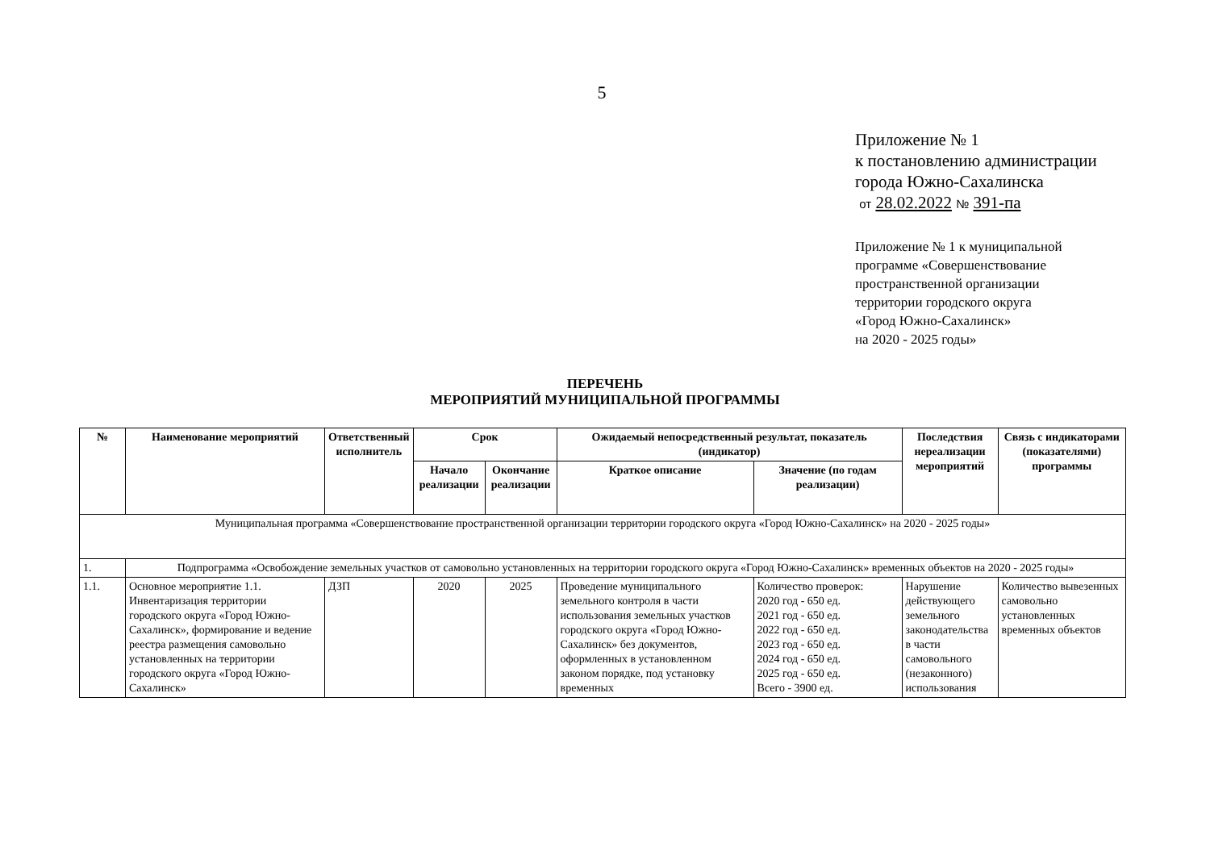5
Приложение № 1
к постановлению администрации
города Южно-Сахалинска
от 28.02.2022 № 391-па
Приложение № 1 к муниципальной
программе «Совершенствование
пространственной организации
территории городского округа
«Город Южно-Сахалинск»
на 2020 - 2025 годы»
ПЕРЕЧЕНЬ
МЕРОПРИЯТИЙ МУНИЦИПАЛЬНОЙ ПРОГРАММЫ
| № | Наименование мероприятий | Ответственный исполнитель | Срок | | Ожидаемый непосредственный результат, показатель (индикатор) | | Последствия нереализации мероприятий | Связь с индикаторами (показателями) программы |
| --- | --- | --- | --- | --- | --- | --- | --- | --- |
| | | | Начало реализации | Окончание реализации | Краткое описание | Значение (по годам реализации) | | |
| Муниципальная программа «Совершенствование пространственной организации территории городского округа «Город Южно-Сахалинск» на 2020 - 2025 годы» | | | | | | | | |
| 1. | Подпрограмма «Освобождение земельных участков от самовольно установленных на территории городского округа «Город Южно-Сахалинск» временных объектов на 2020 - 2025 годы» | | | | | | | |
| 1.1. | Основное мероприятие 1.1. Инвентаризация территории городского округа «Город Южно-Сахалинск», формирование и ведение реестра размещения самовольно установленных на территории городского округа «Город Южно-Сахалинск» | ДЗП | 2020 | 2025 | Проведение муниципального земельного контроля в части использования земельных участков городского округа «Город Южно-Сахалинск» без документов, оформленных в установленном законом порядке, под установку временных | Количество проверок: 2020 год - 650 ед. 2021 год - 650 ед. 2022 год - 650 ед. 2023 год - 650 ед. 2024 год - 650 ед. 2025 год - 650 ед. Всего - 3900 ед. | Нарушение действующего земельного законодательства в части самовольного (незаконного) использования | Количество вывезенных самовольно установленных временных объектов |